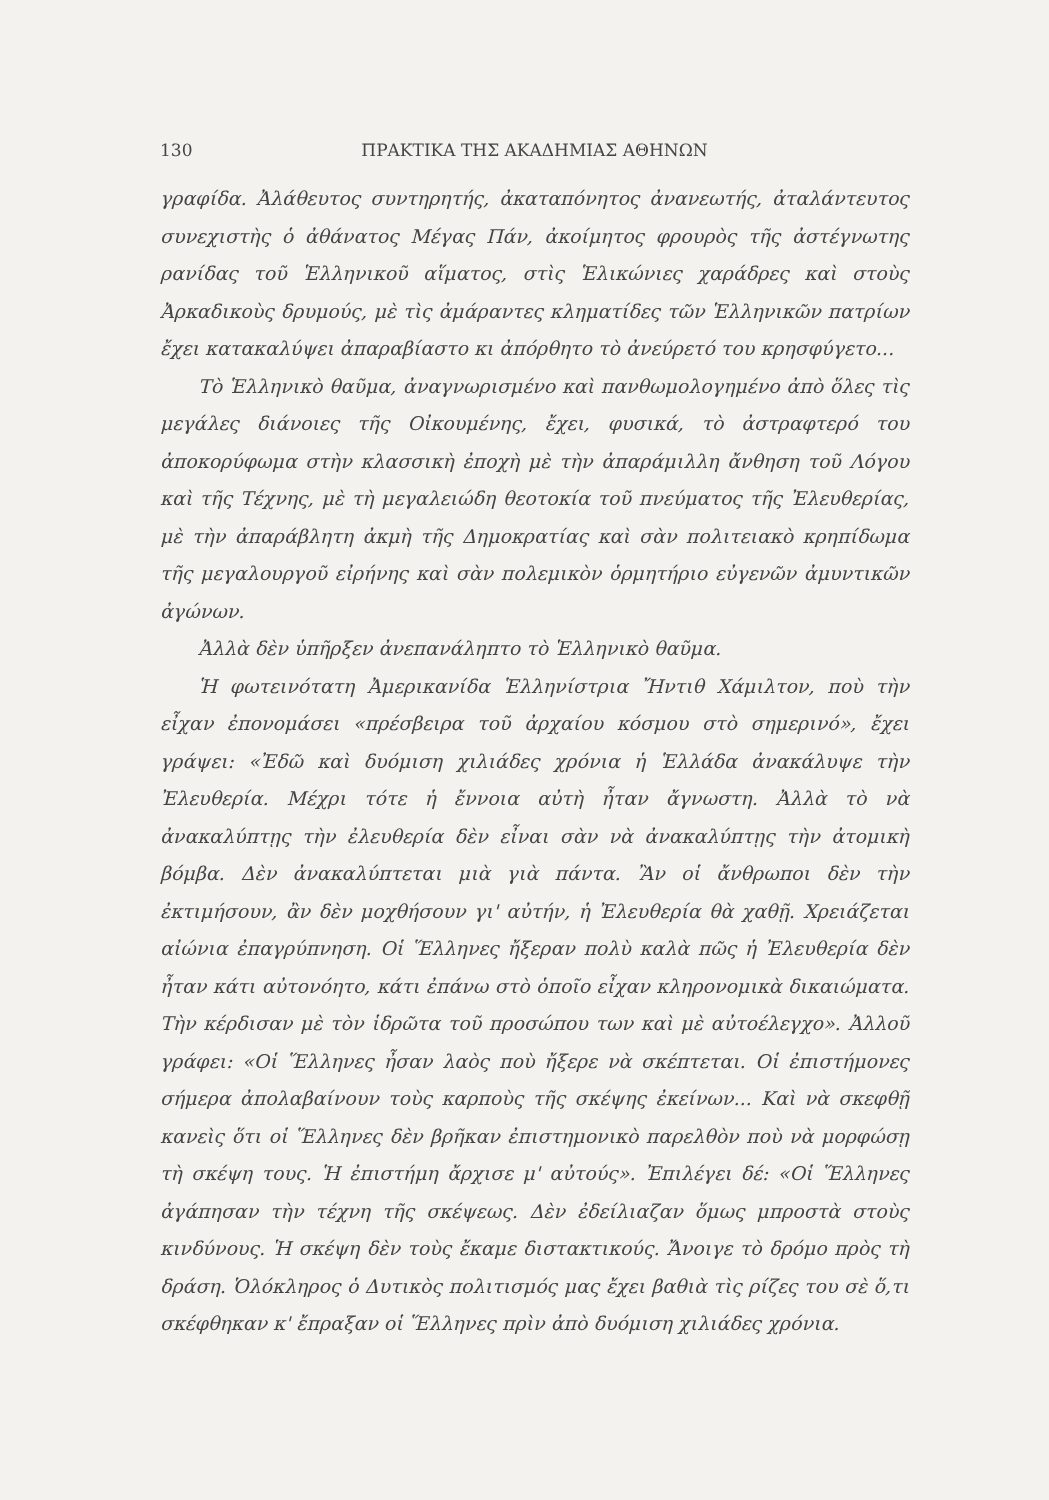130 ΠΡΑΚΤΙΚΑ ΤΗΣ ΑΚΑΔΗΜΙΑΣ ΑΘΗΝΩΝ
γραφίδα. Ἀλάθευτος συντηρητής, ἀκαταπόνητος ἀνανεωτής, ἀταλάντευτος συνεχιστὴς ὁ ἀθάνατος Μέγας Πάν, ἀκοίμητος φρουρὸς τῆς ἀστέγνωτης ρανίδας τοῦ Ἑλληνικοῦ αἵματος, στὶς Ἑλικώνιες χαράδρες καὶ στοὺς Ἀρκαδικοὺς δρυμούς, μὲ τὶς ἀμάραντες κληματίδες τῶν Ἑλληνικῶν πατρίων ἔχει κατακαλύψει ἀπαραβίαστο κι ἀπόρθητο τὸ ἀνεύρετό του κρησφύγετο...
Τὸ Ἑλληνικὸ θαῦμα, ἀναγνωρισμένο καὶ πανθωμολογημένο ἀπὸ ὅλες τὶς μεγάλες διάνοιες τῆς Οἰκουμένης, ἔχει, φυσικά, τὸ ἀστραφτερό του ἀποκορύφωμα στὴν κλασσικὴ ἐποχὴ μὲ τὴν ἀπαράμιλλη ἄνθηση τοῦ Λόγου καὶ τῆς Τέχνης, μὲ τὴ μεγαλειώδη θεοτοκία τοῦ πνεύματος τῆς Ἐλευθερίας, μὲ τὴν ἀπαράβλητη ἀκμὴ τῆς Δημοκρατίας καὶ σὰν πολιτειακὸ κρηπίδωμα τῆς μεγαλουργοῦ εἰρήνης καὶ σὰν πολεμικὸν ὁρμητήριο εὐγενῶν ἀμυντικῶν ἀγώνων.
Ἀλλὰ δὲν ὑπῆρξεν ἀνεπανάληπτο τὸ Ἑλληνικὸ θαῦμα.
Ἡ φωτεινότατη Ἀμερικανίδα Ἑλληνίστρια Ἤντιθ Χάμιλτον, ποὺ τὴν εἶχαν ἐπονομάσει «πρέσβειρα τοῦ ἀρχαίου κόσμου στὸ σημερινό», ἔχει γράψει: «Ἐδῶ καὶ δυόμιση χιλιάδες χρόνια ἡ Ἑλλάδα ἀνακάλυψε τὴν Ἐλευθερία. Μέχρι τότε ἡ ἔννοια αὐτὴ ἦταν ἄγνωστη. Ἀλλὰ τὸ νὰ ἀνακαλύπτῃς τὴν ἐλευθερία δὲν εἶναι σὰν νὰ ἀνακαλύπτῃς τὴν ἀτομικὴ βόμβα. Δὲν ἀνακαλύπτεται μιὰ γιὰ πάντα. Ἂν οἱ ἄνθρωποι δὲν τὴν ἐκτιμήσουν, ἂν δὲν μοχθήσουν γι' αὐτήν, ἡ Ἐλευθερία θὰ χαθῇ. Χρειάζεται αἰώνια ἐπαγρύπνηση. Οἱ Ἕλληνες ἤξεραν πολὺ καλὰ πῶς ἡ Ἐλευθερία δὲν ἦταν κάτι αὐτονόητο, κάτι ἐπάνω στὸ ὁποῖο εἶχαν κληρονομικὰ δικαιώματα. Τὴν κέρδισαν μὲ τὸν ἱδρῶτα τοῦ προσώπου των καὶ μὲ αὐτοέλεγχο». Ἀλλοῦ γράφει: «Οἱ Ἕλληνες ἦσαν λαὸς ποὺ ἤξερε νὰ σκέπτεται. Οἱ ἐπιστήμονες σήμερα ἀπολαβαίνουν τοὺς καρποὺς τῆς σκέψης ἐκείνων... Καὶ νὰ σκεφθῇ κανεὶς ὅτι οἱ Ἕλληνες δὲν βρῆκαν ἐπιστημονικὸ παρελθὸν ποὺ νὰ μορφώσῃ τὴ σκέψη τους. Ἡ ἐπιστήμη ἄρχισε μ' αὐτούς». Ἐπιλέγει δέ: «Οἱ Ἕλληνες ἀγάπησαν τὴν τέχνη τῆς σκέψεως. Δὲν ἐδείλιαζαν ὅμως μπροστὰ στοὺς κινδύνους. Ἡ σκέψη δὲν τοὺς ἔκαμε διστακτικούς. Ἄνοιγε τὸ δρόμο πρὸς τὴ δράση. Ὁλόκληρος ὁ Δυτικὸς πολιτισμός μας ἔχει βαθιὰ τὶς ρίζες του σὲ ὅ,τι σκέφθηκαν κ' ἔπραξαν οἱ Ἕλληνες πρὶν ἀπὸ δυόμιση χιλιάδες χρόνια.